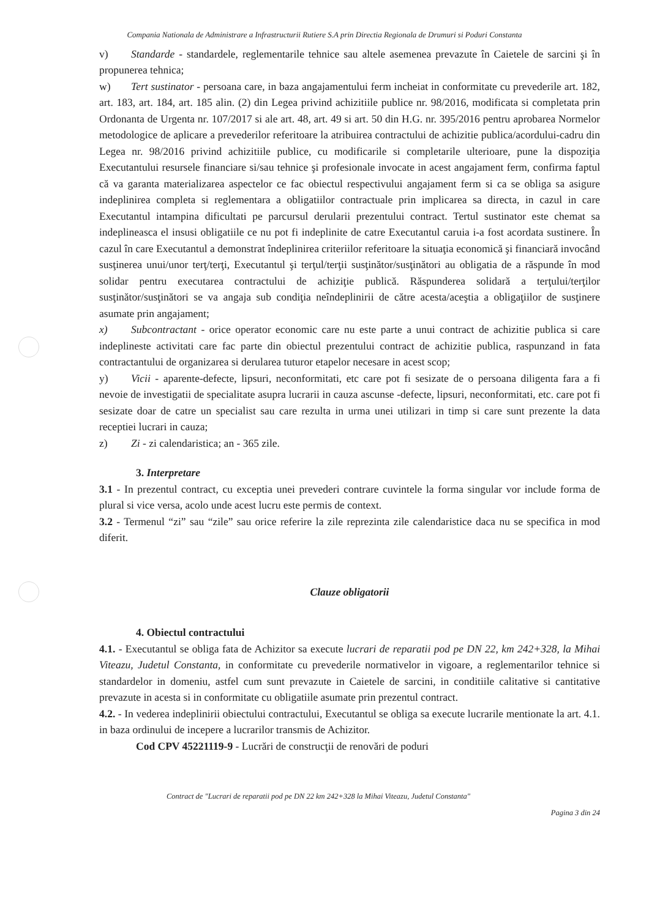Compania Nationala de Administrare a Infrastructurii Rutiere S.A prin Directia Regionala de Drumuri si Poduri Constanta
v) Standarde - standardele, reglementarile tehnice sau altele asemenea prevazute în Caietele de sarcini şi în propunerea tehnica;
w) Tert sustinator - persoana care, in baza angajamentului ferm incheiat in conformitate cu prevederile art. 182, art. 183, art. 184, art. 185 alin. (2) din Legea privind achizitiile publice nr. 98/2016, modificata si completata prin Ordonanta de Urgenta nr. 107/2017 si ale art. 48, art. 49 si art. 50 din H.G. nr. 395/2016 pentru aprobarea Normelor metodologice de aplicare a prevederilor referitoare la atribuirea contractului de achizitie publica/acordului-cadru din Legea nr. 98/2016 privind achizitiile publice, cu modificarile si completarile ulterioare, pune la dispoziţia Executantului resursele financiare si/sau tehnice şi profesionale invocate in acest angajament ferm, confirma faptul că va garanta materializarea aspectelor ce fac obiectul respectivului angajament ferm si ca se obliga sa asigure indeplinirea completa si reglementara a obligatiilor contractuale prin implicarea sa directa, in cazul in care Executantul intampina dificultati pe parcursul derularii prezentului contract. Tertul sustinator este chemat sa indeplineasca el insusi obligatiile ce nu pot fi indeplinite de catre Executantul caruia i-a fost acordata sustinere. În cazul în care Executantul a demonstrat îndeplinirea criteriilor referitoare la situaţia economică şi financiară invocând susţinerea unui/unor terţ/terţi, Executantul şi terţul/terţii susţinător/susţinători au obligatia de a răspunde în mod solidar pentru executarea contractului de achiziţie publică. Răspunderea solidară a terţului/terţilor susţinător/susţinători se va angaja sub condiţia neîndeplinirii de către acesta/aceştia a obligaţiilor de susţinere asumate prin angajament;
x) Subcontractant - orice operator economic care nu este parte a unui contract de achizitie publica si care indeplineste activitati care fac parte din obiectul prezentului contract de achizitie publica, raspunzand in fata contractantului de organizarea si derularea tuturor etapelor necesare in acest scop;
y) Vicii - aparente-defecte, lipsuri, neconformitati, etc care pot fi sesizate de o persoana diligenta fara a fi nevoie de investigatii de specialitate asupra lucrarii in cauza ascunse -defecte, lipsuri, neconformitati, etc. care pot fi sesizate doar de catre un specialist sau care rezulta in urma unei utilizari in timp si care sunt prezente la data receptiei lucrari in cauza;
z) Zi - zi calendaristica; an - 365 zile.
3. Interpretare
3.1 - In prezentul contract, cu exceptia unei prevederi contrare cuvintele la forma singular vor include forma de plural si vice versa, acolo unde acest lucru este permis de context.
3.2 - Termenul “zi” sau “zile” sau orice referire la zile reprezinta zile calendaristice daca nu se specifica in mod diferit.
Clauze obligatorii
4. Obiectul contractului
4.1. - Executantul se obliga fata de Achizitor sa execute lucrari de reparatii pod pe DN 22, km 242+328, la Mihai Viteazu, Judetul Constanta, in conformitate cu prevederile normativelor in vigoare, a reglementarilor tehnice si standardelor in domeniu, astfel cum sunt prevazute in Caietele de sarcini, in conditiile calitative si cantitative prevazute in acesta si in conformitate cu obligatiile asumate prin prezentul contract.
4.2. - In vederea indeplinirii obiectului contractului, Executantul se obliga sa execute lucrarile mentionate la art. 4.1. in baza ordinului de incepere a lucrarilor transmis de Achizitor.
Cod CPV 45221119-9 - Lucrări de construcţii de renovări de poduri
Contract de "Lucrari de reparatii pod pe DN 22 km 242+328 la Mihai Viteazu, Judetul Constanta"
Pagina 3 din 24